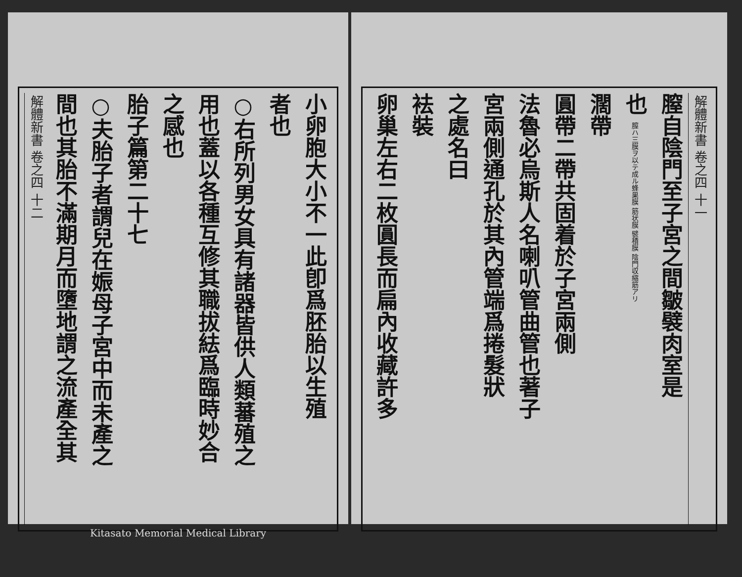解體新書 卷之四 十一
膣自陰門至子宮之間皺襞肉室是
也 膣ハ三膜ヲ以テ成ル蜂巣膜 筋状膜 襞積膜 陰門収縮筋アリ
濶帶
圓帶二帶共固着於子宮兩側
法魯必烏斯人名喇叭管曲管也著子
宮兩側通孔於其內管端爲捲髮狀
之處名曰
袪裝
卵巢左右二枚圓長而扁內收藏許多
小卵胞大小不一此卽爲胚胎以生殖
者也
○右所列男女具有諸器皆供人類蕃殖之
用也蓋以各種互修其職拔紶爲臨時妙合
之感也
胎子篇第二十七
○夫胎子者謂兒在娠母子宮中而未產之
間也其胎不滿期月而墮地謂之流產全其
解體新書 卷之四 十二
Kitasato Memorial Medical Library